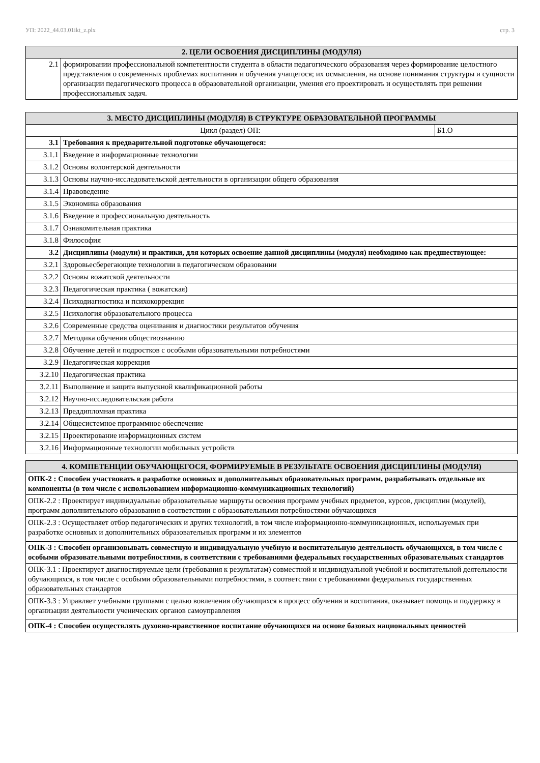УП: 2022_44.03.01ikt_z.plx стр. 3
| 2. ЦЕЛИ ОСВОЕНИЯ ДИСЦИПЛИНЫ (МОДУЛЯ) | |
| --- | --- |
| 2.1 | формировании профессиональной компетентности студента в области педагогического образования через формирование целостного представления о современных проблемах воспитания и обучения учащегося; их осмысления, на основе понимания структуры и сущности организации педагогического процесса в образовательной организации, умения его проектировать и осуществлять при решении профессиональных задач. |
| 3. МЕСТО ДИСЦИПЛИНЫ (МОДУЛЯ) В СТРУКТУРЕ ОБРАЗОВАТЕЛЬНОЙ ПРОГРАММЫ | | |
| --- | --- | --- |
| Цикл (раздел) ОП: | | Б1.О |
| 3.1 | Требования к предварительной подготовке обучающегося: | |
| 3.1.1 | Введение в информационные технологии | |
| 3.1.2 | Основы волонтерской деятельности | |
| 3.1.3 | Основы научно-исследовательской деятельности в организации общего образования | |
| 3.1.4 | Правоведение | |
| 3.1.5 | Экономика образования | |
| 3.1.6 | Введение в профессиональную деятельность | |
| 3.1.7 | Ознакомительная практика | |
| 3.1.8 | Философия | |
| 3.2 | Дисциплины (модули) и практики, для которых освоение данной дисциплины (модуля) необходимо как предшествующее: | |
| 3.2.1 | Здоровьесберегающие технологии в педагогическом образовании | |
| 3.2.2 | Основы вожатской деятельности | |
| 3.2.3 | Педагогическая практика ( вожатская) | |
| 3.2.4 | Психодиагностика и психокоррекция | |
| 3.2.5 | Психология образовательного процесса | |
| 3.2.6 | Современные средства оценивания и диагностики результатов обучения | |
| 3.2.7 | Методика обучения обществознанию | |
| 3.2.8 | Обучение детей и подростков с особыми образовательными потребностями | |
| 3.2.9 | Педагогическая коррекция | |
| 3.2.10 | Педагогическая практика | |
| 3.2.11 | Выполнение и защита выпускной квалификационной работы | |
| 3.2.12 | Научно-исследовательская работа | |
| 3.2.13 | Преддипломная практика | |
| 3.2.14 | Общесистемное программное обеспечение | |
| 3.2.15 | Проектирование информационных систем | |
| 3.2.16 | Информационные технологии мобильных устройств | |
| 4. КОМПЕТЕНЦИИ ОБУЧАЮЩЕГОСЯ, ФОРМИРУЕМЫЕ В РЕЗУЛЬТАТЕ ОСВОЕНИЯ ДИСЦИПЛИНЫ (МОДУЛЯ) |
| --- |
| ОПК-2 : Способен участвовать в разработке основных и дополнительных образовательных программ, разрабатывать отдельные их компоненты (в том числе с использованием информационно-коммуникационных технологий) |
| ОПК-2.2 : Проектирует индивидуальные образовательные маршруты освоения программ учебных предметов, курсов, дисциплин (модулей), программ дополнительного образования в соответствии с образовательными потребностями обучающихся |
| ОПК-2.3 : Осуществляет отбор педагогических и других технологий, в том числе информационно-коммуникационных, используемых при разработке основных и дополнительных образовательных программ и их элементов |
| ОПК-3 : Способен организовывать совместную и индивидуальную учебную и воспитательную деятельность обучающихся, в том числе с особыми образовательными потребностями, в соответствии с требованиями федеральных государственных образовательных стандартов |
| ОПК-3.1 : Проектирует диагностируемые цели (требования к результатам) совместной и индивидуальной учебной и воспитательной деятельности обучающихся, в том числе с особыми образовательными потребностями, в соответствии с требованиями федеральных государственных образовательных стандартов |
| ОПК-3.3 : Управляет учебными группами с целью вовлечения обучающихся в процесс обучения и воспитания, оказывает помощь и поддержку в организации деятельности ученических органов самоуправления |
| ОПК-4 : Способен осуществлять духовно-нравственное воспитание обучающихся на основе базовых национальных ценностей |